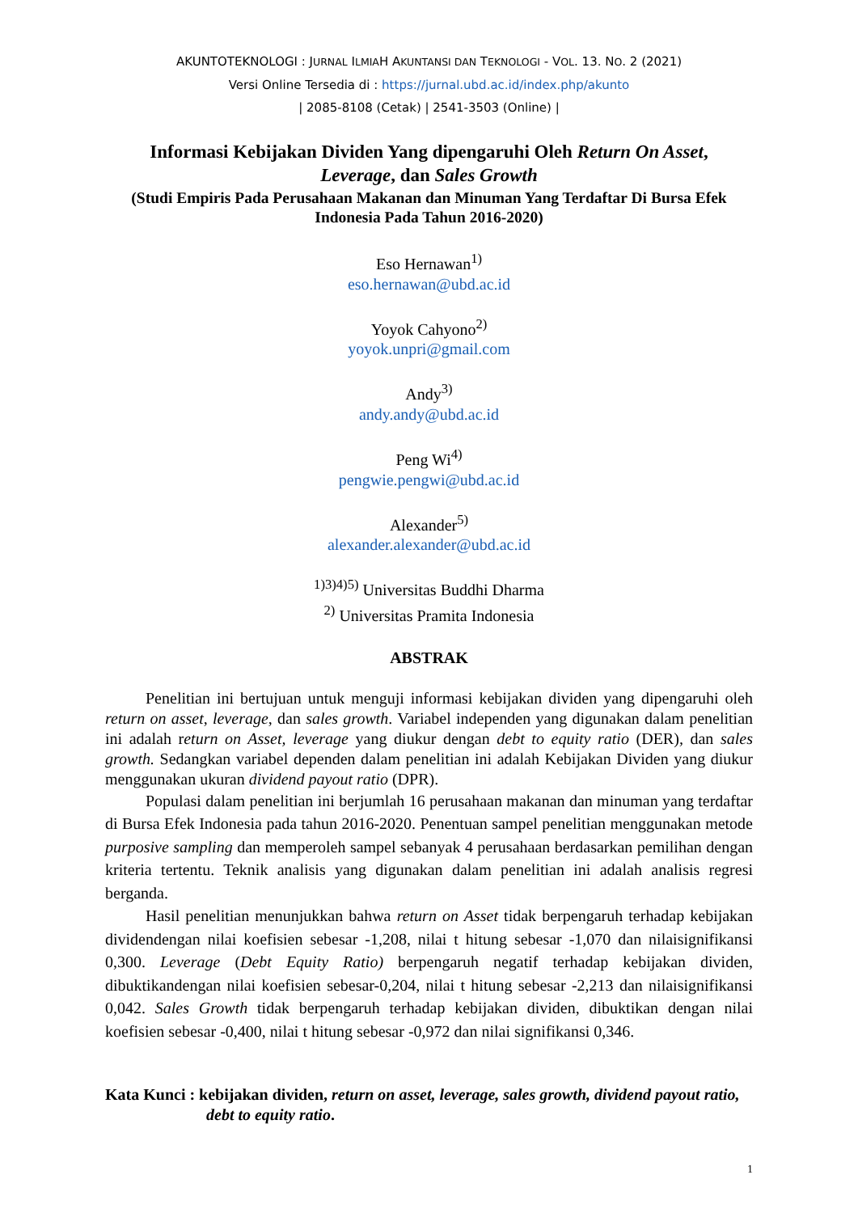AKUNTOTEKNOLOGI : JURNAL ILMIAH AKUNTANSI DAN TEKNOLOGI - VOL. 13. NO. 2 (2021)
Versi Online Tersedia di : https://jurnal.ubd.ac.id/index.php/akunto
| 2085-8108 (Cetak) | 2541-3503 (Online) |
Informasi Kebijakan Dividen Yang dipengaruhi Oleh Return On Asset,
Leverage, dan Sales Growth
(Studi Empiris Pada Perusahaan Makanan dan Minuman Yang Terdaftar Di Bursa Efek Indonesia Pada Tahun 2016-2020)
Eso Hernawan<sup>1)</sup>
eso.hernawan@ubd.ac.id
Yoyok Cahyono<sup>2)</sup>
yoyok.unpri@gmail.com
Andy<sup>3)</sup>
andy.andy@ubd.ac.id
Peng Wi<sup>4)</sup>
pengwie.pengwi@ubd.ac.id
Alexander<sup>5)</sup>
alexander.alexander@ubd.ac.id
<sup>1)3)4)5)</sup> Universitas Buddhi Dharma
<sup>2)</sup> Universitas Pramita Indonesia
ABSTRAK
Penelitian ini bertujuan untuk menguji informasi kebijakan dividen yang dipengaruhi oleh return on asset, leverage, dan sales growth. Variabel independen yang digunakan dalam penelitian ini adalah return on Asset, leverage yang diukur dengan debt to equity ratio (DER), dan sales growth. Sedangkan variabel dependen dalam penelitian ini adalah Kebijakan Dividen yang diukur menggunakan ukuran dividend payout ratio (DPR).
Populasi dalam penelitian ini berjumlah 16 perusahaan makanan dan minuman yang terdaftar di Bursa Efek Indonesia pada tahun 2016-2020. Penentuan sampel penelitian menggunakan metode purposive sampling dan memperoleh sampel sebanyak 4 perusahaan berdasarkan pemilihan dengan kriteria tertentu. Teknik analisis yang digunakan dalam penelitian ini adalah analisis regresi berganda.
Hasil penelitian menunjukkan bahwa return on Asset tidak berpengaruh terhadap kebijakan dividendengan nilai koefisien sebesar -1,208, nilai t hitung sebesar -1,070 dan nilaisignifikansi 0,300. Leverage (Debt Equity Ratio) berpengaruh negatif terhadap kebijakan dividen, dibuktikandengan nilai koefisien sebesar-0,204, nilai t hitung sebesar -2,213 dan nilaisignifikansi 0,042. Sales Growth tidak berpengaruh terhadap kebijakan dividen, dibuktikan dengan nilai koefisien sebesar -0,400, nilai t hitung sebesar -0,972 dan nilai signifikansi 0,346.
Kata Kunci : kebijakan dividen, return on asset, leverage, sales growth, dividend payout ratio, debt to equity ratio.
1